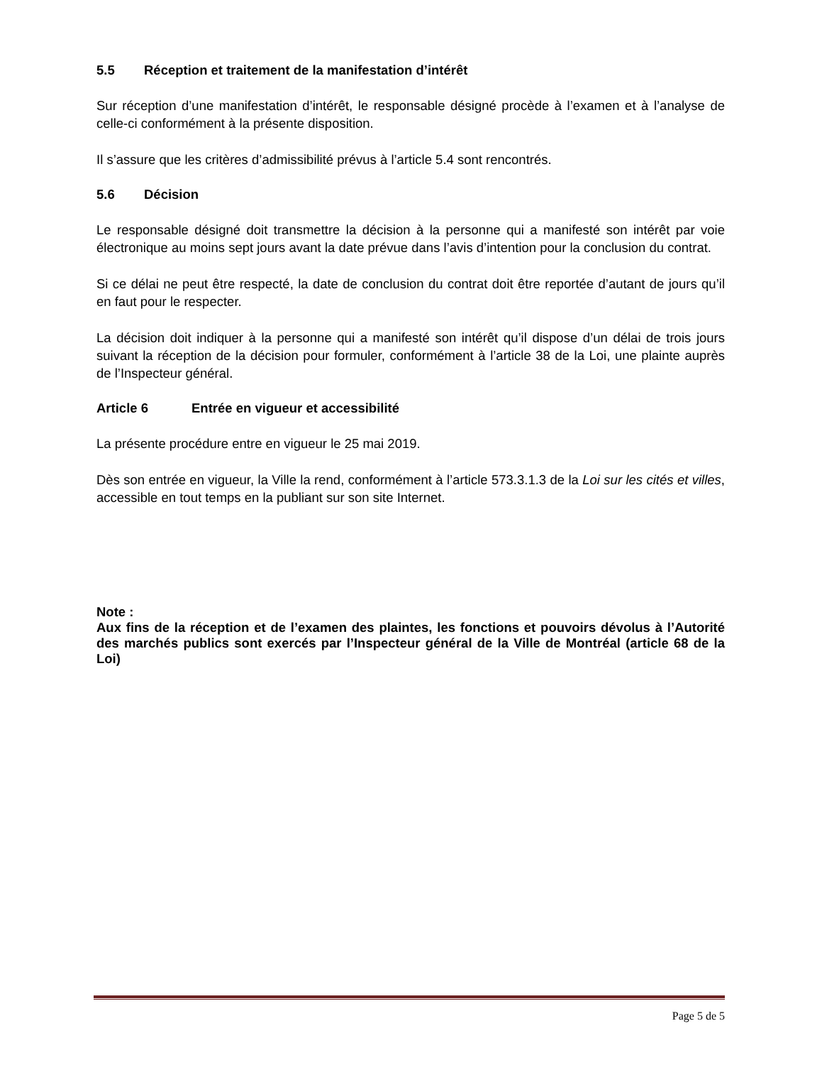5.5 Réception et traitement de la manifestation d’intérêt
Sur réception d’une manifestation d’intérêt, le responsable désigné procède à l’examen et à l’analyse de celle-ci conformément à la présente disposition.
Il s’assure que les critères d’admissibilité prévus à l’article 5.4 sont rencontrés.
5.6 Décision
Le responsable désigné doit transmettre la décision à la personne qui a manifesté son intérêt par voie électronique au moins sept jours avant la date prévue dans l’avis d’intention pour la conclusion du contrat.
Si ce délai ne peut être respecté, la date de conclusion du contrat doit être reportée d’autant de jours qu’il en faut pour le respecter.
La décision doit indiquer à la personne qui a manifesté son intérêt qu’il dispose d’un délai de trois jours suivant la réception de la décision pour formuler, conformément à l’article 38 de la Loi, une plainte auprès de l’Inspecteur général.
Article 6 Entrée en vigueur et accessibilité
La présente procédure entre en vigueur le 25 mai 2019.
Dès son entrée en vigueur, la Ville la rend, conformément à l’article 573.3.1.3 de la Loi sur les cités et villes, accessible en tout temps en la publiant sur son site Internet.
Note :
Aux fins de la réception et de l’examen des plaintes, les fonctions et pouvoirs dévolus à l’Autorité des marchés publics sont exercés par l’Inspecteur général de la Ville de Montréal (article 68 de la Loi)
Page 5 de 5